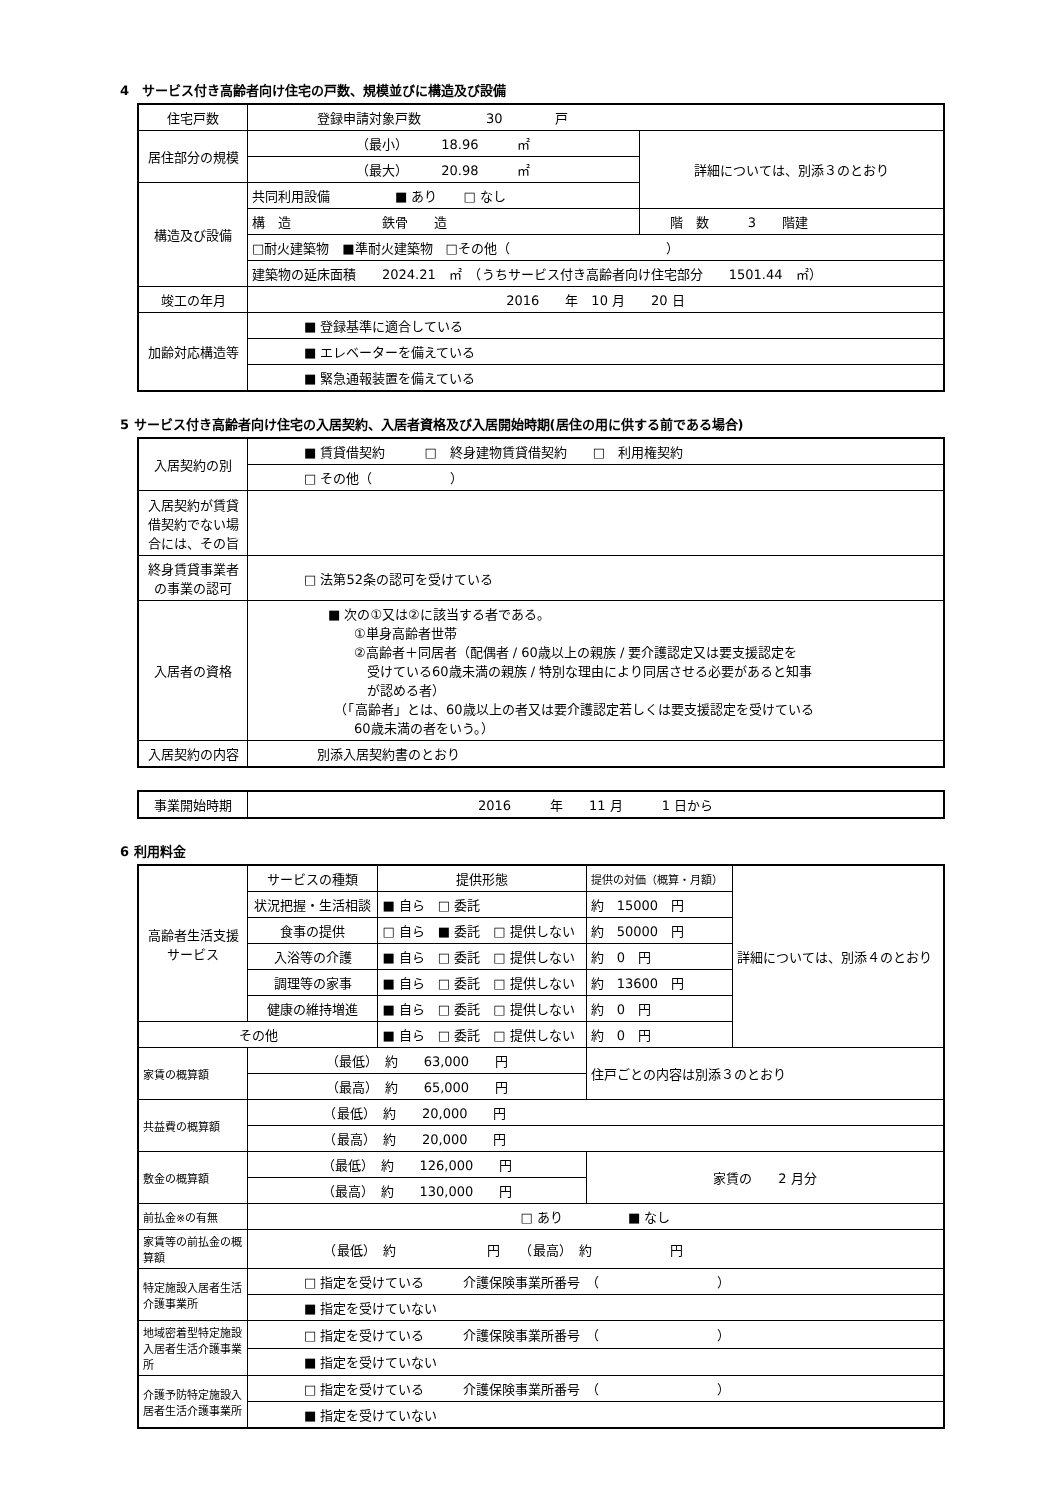4　サービス付き高齢者向け住宅の戸数、規模並びに構造及び設備
| 住宅戸数 | 登録申請対象戸数 30 戸 | |
| 居住部分の規模 | （最小） 18.96 ㎡ | 詳細については、別添３のとおり |
| | （最大） 20.98 ㎡ | |
| 構造及び設備 | 共同利用設備 ■ あり □ なし | |
| | 構 造 鉄骨 造 | 階 数 3 階建 |
| | □耐火建築物 ■準耐火建築物 □その他（ ） | |
| | 建築物の延床面積 2024.21 ㎡ （うちサービス付き高齢者向け住宅部分 1501.44 ㎡） | |
| 竣工の年月 | 2016 年 10 月 20 日 | |
| 加齢対応構造等 | ■ 登録基準に適合している | |
| | ■ エレベーターを備えている | |
| | ■ 緊急通報装置を備えている | |
5 サービス付き高齢者向け住宅の入居契約、入居者資格及び入居開始時期(居住の用に供する前である場合)
| 入居契約の別 | ■ 賃貸借契約 □ 終身建物賃貸借契約 □ 利用権契約 |
| | □ その他（ ） |
| 入居契約が賃貸借契約でない場合には、その旨 | |
| 終身賃貸事業者の事業の認可 | □ 法第52条の認可を受けている |
| 入居者の資格 | ■ 次の①又は②に該当する者である。 ①単身高齢者世帯 ②高齢者＋同居者（配偶者 / 60歳以上の親族 / 要介護認定又は要支援認定を 受けている60歳未満の親族 / 特別な理由により同居させる必要があると知事 が認める者） （「高齢者」とは、60歳以上の者又は要介護認定若しくは要支援認定を受けている 60歳未満の者をいう。） |
| 入居契約の内容 | 別添入居契約書のとおり |
| 事業開始時期 | 2016 年 11 月 1 日から |
6 利用料金
| 高齢者生活支援サービス | サービスの種類 | 提供形態 | 提供の対価（概算・月額） | 詳細については、別添４のとおり |
| | 状況把握・生活相談 | ■ 自ら □ 委託 | 約 15000 円 | |
| | 食事の提供 | □ 自ら ■ 委託 □ 提供しない | 約 50000 円 | |
| | 入浴等の介護 | ■ 自ら □ 委託 □ 提供しない | 約 0 円 | |
| | 調理等の家事 | ■ 自ら □ 委託 □ 提供しない | 約 13600 円 | |
| | 健康の維持増進 | ■ 自ら □ 委託 □ 提供しない | 約 0 円 | |
| その他 | | ■ 自ら □ 委託 □ 提供しない | 約 0 円 | |
| 家賃の概算額 | （最低） 約 63,000 円 | | 住戸ごとの内容は別添３のとおり | |
| | （最高） 約 65,000 円 | | | |
| 共益費の概算額 | （最低） 約 20,000 円 | | | |
| | （最高） 約 20,000 円 | | | |
| 敷金の概算額 | （最低） 約 126,000 円 | | 家賃の 2 月分 | |
| | （最高） 約 130,000 円 | | | |
| 前払金※の有無 | □ あり ■ なし | | | |
| 家賃等の前払金の概算額 | （最低） 約 円 （最高） 約 円 | | | |
| 特定施設入居者生活介護事業所 | □ 指定を受けている 介護保険事業所番号 （ ） | | | |
| | ■ 指定を受けていない | | | |
| 地域密着型特定施設入居者生活介護事業所 | □ 指定を受けている 介護保険事業所番号 （ ） | | | |
| | ■ 指定を受けていない | | | |
| 介護予防特定施設入居者生活介護事業所 | □ 指定を受けている 介護保険事業所番号 （ ） | | | |
| | ■ 指定を受けていない | | | |